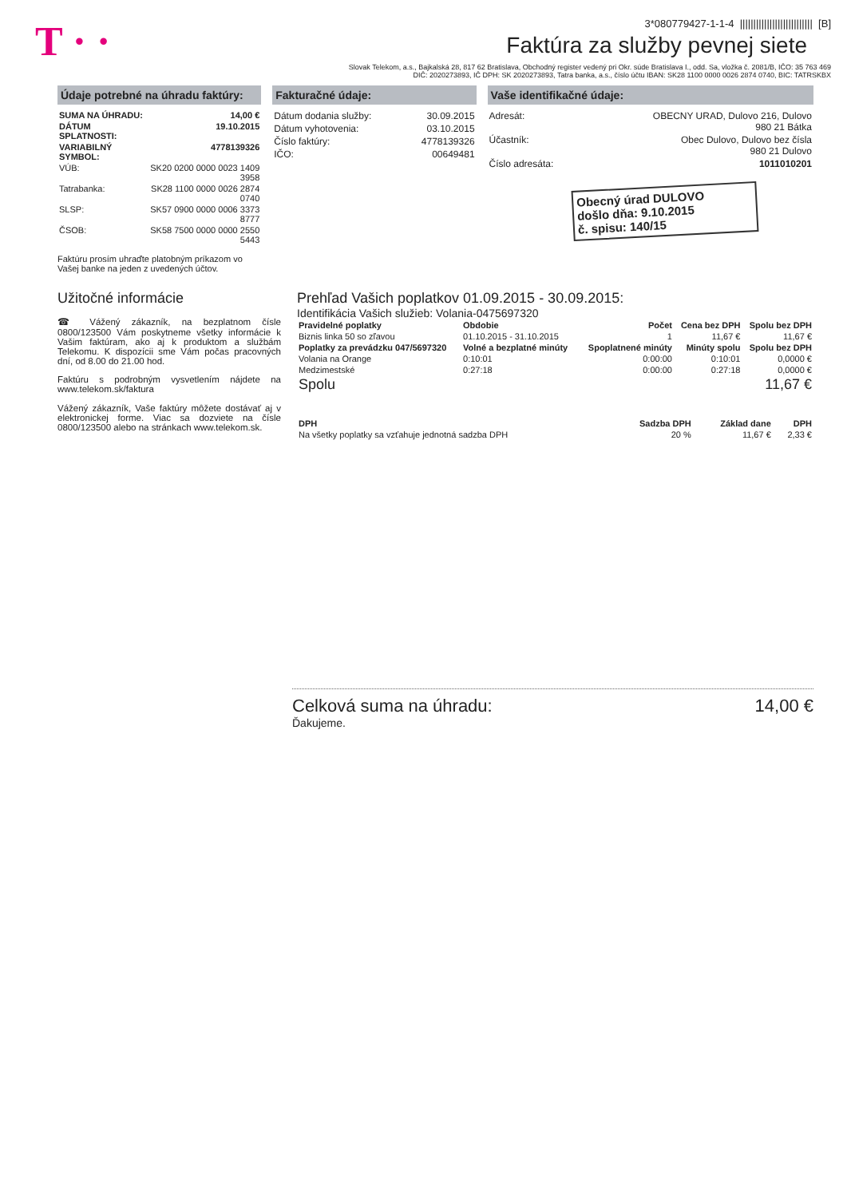T · ·
3*080779427-1-1-4 ||||||||||||||||||||||||||| [B]
Faktúra za služby pevnej siete
Slovak Telekom, a.s., Bajkalská 28, 817 62 Bratislava, Obchodný register vedený pri Okr. súde Bratislava I., odd. Sa, vložka č. 2081/B, IČO: 35 763 469
DIČ: 2020273893, IČ DPH: SK 2020273893, Tatra banka, a.s., číslo účtu IBAN: SK28 1100 0000 0026 2874 0740, BIC: TATRSKBX
Údaje potrebné na úhradu faktúry:
| SUMA NA ÚHRADU: | 14,00 € |
| --- | --- |
| DÁTUM SPLATNOSTI: | 19.10.2015 |
| VARIABILNÝ SYMBOL: | 4778139326 |
| VÚB: | SK20 0200 0000 0023 1409 3958 |
| Tatrabanka: | SK28 1100 0000 0026 2874 0740 |
| SLSP: | SK57 0900 0000 0006 3373 8777 |
| ČSOB: | SK58 7500 0000 0000 2550 5443 |
Faktúru prosím uhraďte platobným príkazom vo Vašej banke na jeden z uvedených účtov.
Fakturačné údaje:
| Dátum dodania služby: | 30.09.2015 |
| Dátum vyhotovenia: | 03.10.2015 |
| Číslo faktúry: | 4778139326 |
| IČO: | 00649481 |
Vaše identifikačné údaje:
| Adresát: | OBECNY URAD, Dulovo 216, Dulovo 980 21 Bátka |
| Účastník: | Obec Dulovo, Dulovo bez čísla 980 21 Dulovo |
| Číslo adresáta: | 1011010201 |
Obecný úrad DULOVO
došlo dňa: 9.10.2015
č. spisu: 140/15
Užitočné informácie
☎ Vážený zákazník, na bezplatnom čísle 0800/123500 Vám poskytneme všetky informácie k Vašim faktúram, ako aj k produktom a službám Telekomu. K dispozícii sme Vám počas pracovných dní, od 8.00 do 21.00 hod.
Faktúru s podrobným vysvetlením nájdete na www.telekom.sk/faktura
Vážený zákazník, Vaše faktúry môžete dostávať aj v elektronickej forme. Viac sa dozviete na čísle 0800/123500 alebo na stránkach www.telekom.sk.
Prehľad Vašich poplatkov 01.09.2015 - 30.09.2015:
Identifikácia Vašich služieb: Volania-0475697320
| Pravidelné poplatky | Obdobie | Počet | Cena bez DPH | Spolu bez DPH |
| --- | --- | --- | --- | --- |
| Biznis linka 50 so zľavou | 01.10.2015 - 31.10.2015 | 1 | 11,67 € | 11,67 € |
| Poplatky za prevádzku 047/5697320 | Volné a bezplatné minúty | Spoplatnené minúty | Minúty spolu | Spolu bez DPH |
| Volania na Orange | 0:10:01 | 0:00:00 | 0:10:01 | 0,0000 € |
| Medzimestské | 0:27:18 | 0:00:00 | 0:27:18 | 0,0000 € |
| Spolu | | | | 11,67 € |
| DPH | Sadzba DPH | Základ dane | DPH |
| --- | --- | --- | --- |
| Na všetky poplatky sa vzťahuje jednotná sadzba DPH | 20 % | 11,67 € | 2,33 € |
Celková suma na úhradu: 14,00 €
Ďakujeme.